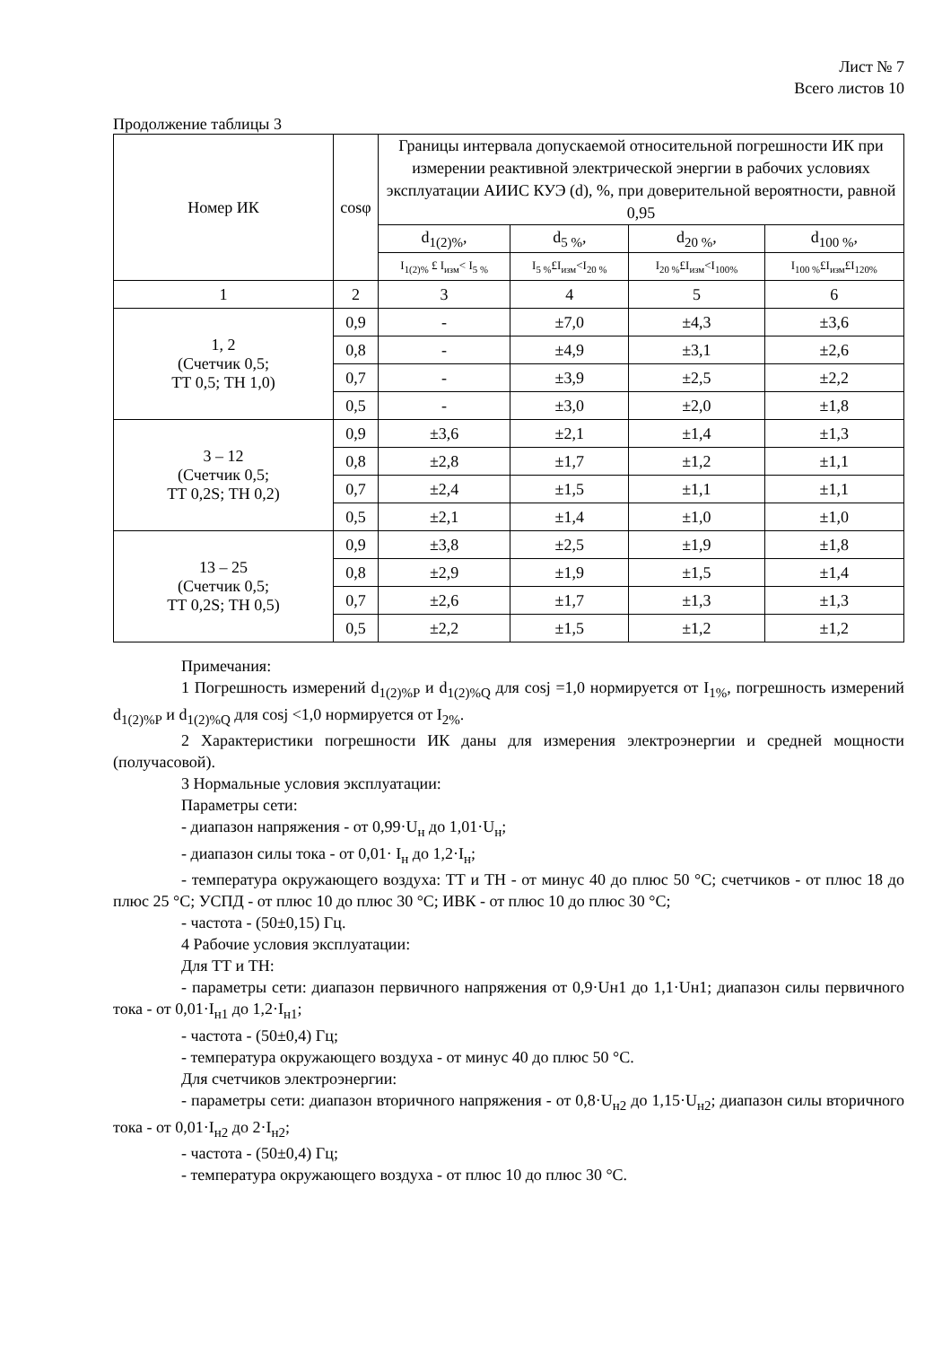Лист № 7
Всего листов 10
Продолжение таблицы 3
| Номер ИК | cosφ | Границы интервала допускаемой относительной погрешности ИК при измерении реактивной электрической энергии в рабочих условиях эксплуатации АИИС КУЭ (d), %, при доверительной вероятности, равной 0,95 | | | |
| --- | --- | --- | --- | --- | --- |
| | | d<sub>1(2)%</sub>, | d<sub>5 %</sub>, | d<sub>20 %</sub>, | d<sub>100 %</sub>, |
| | | I<sub>1(2)%</sub> £ I<sub>изм</sub>< I<sub>5 %</sub> | I<sub>5 %</sub>£I<sub>изм</sub><I<sub>20 %</sub> | I<sub>20 %</sub>£I<sub>изм</sub><I<sub>100%</sub> | I<sub>100 %</sub>£I<sub>изм</sub>£I<sub>120%</sub> |
| 1 | 2 | 3 | 4 | 5 | 6 |
| 1, 2 (Счетчик 0,5; ТТ 0,5; ТН 1,0) | 0,9 | - | ±7,0 | ±4,3 | ±3,6 |
| | 0,8 | - | ±4,9 | ±3,1 | ±2,6 |
| | 0,7 | - | ±3,9 | ±2,5 | ±2,2 |
| | 0,5 | - | ±3,0 | ±2,0 | ±1,8 |
| 3 – 12 (Счетчик 0,5; ТТ 0,2S; ТН 0,2) | 0,9 | ±3,6 | ±2,1 | ±1,4 | ±1,3 |
| | 0,8 | ±2,8 | ±1,7 | ±1,2 | ±1,1 |
| | 0,7 | ±2,4 | ±1,5 | ±1,1 | ±1,1 |
| | 0,5 | ±2,1 | ±1,4 | ±1,0 | ±1,0 |
| 13 – 25 (Счетчик 0,5; ТТ 0,2S; ТН 0,5) | 0,9 | ±3,8 | ±2,5 | ±1,9 | ±1,8 |
| | 0,8 | ±2,9 | ±1,9 | ±1,5 | ±1,4 |
| | 0,7 | ±2,6 | ±1,7 | ±1,3 | ±1,3 |
| | 0,5 | ±2,2 | ±1,5 | ±1,2 | ±1,2 |
Примечания:
1 Погрешность измерений d<sub>1(2)%P</sub> и d<sub>1(2)%Q</sub> для cosj =1,0 нормируется от I<sub>1%</sub>, погрешность измерений d<sub>1(2)%P</sub> и d<sub>1(2)%Q</sub> для cosj <1,0 нормируется от I<sub>2%</sub>.
2 Характеристики погрешности ИК даны для измерения электроэнергии и средней мощности (получасовой).
3 Нормальные условия эксплуатации:
Параметры сети:
- диапазон напряжения - от 0,99·U<sub>н</sub> до 1,01·U<sub>н</sub>;
- диапазон силы тока - от 0,01· I<sub>н</sub> до 1,2·I<sub>н</sub>;
- температура окружающего воздуха: ТТ и ТН - от минус 40 до плюс 50 °С; счетчиков - от плюс 18 до плюс 25 °С; УСПД - от плюс 10 до плюс 30 °С; ИВК - от плюс 10 до плюс 30 °С;
- частота - (50±0,15) Гц.
4 Рабочие условия эксплуатации:
Для ТТ и ТН:
- параметры сети: диапазон первичного напряжения от 0,9·Uн1 до 1,1·Uн1; диапазон силы первичного тока - от 0,01·I<sub>н1</sub> до 1,2·I<sub>н1</sub>;
- частота - (50±0,4) Гц;
- температура окружающего воздуха - от минус 40 до плюс 50 °С.
Для счетчиков электроэнергии:
- параметры сети: диапазон вторичного напряжения - от 0,8·U<sub>н2</sub> до 1,15·U<sub>н2</sub>; диапазон силы вторичного тока - от 0,01·I<sub>н2</sub> до 2·I<sub>н2</sub>;
- частота - (50±0,4) Гц;
- температура окружающего воздуха - от плюс 10 до плюс 30 °С.